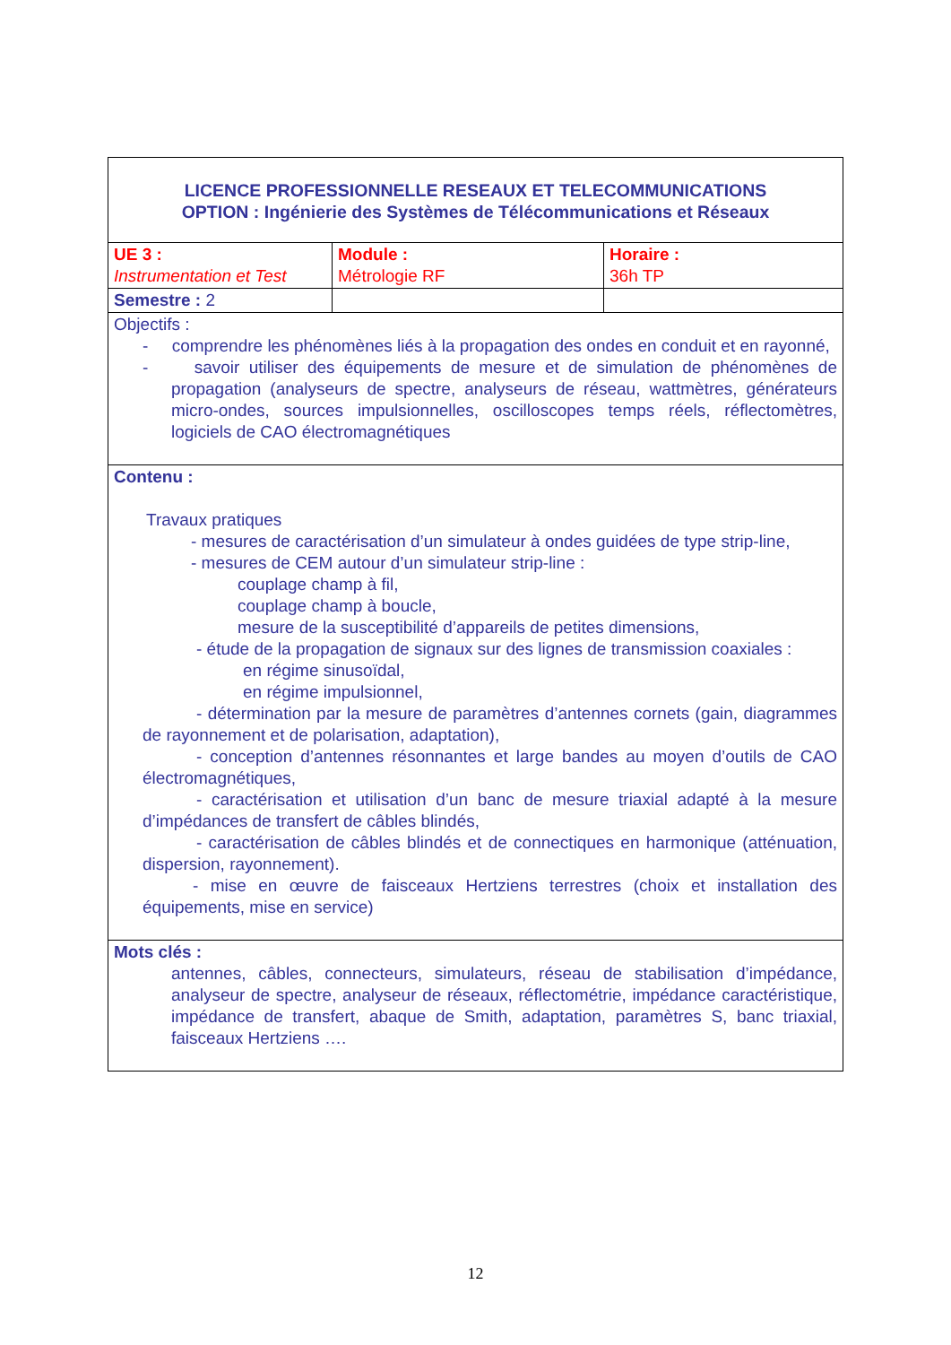| LICENCE PROFESSIONNELLE RESEAUX ET TELECOMMUNICATIONS OPTION : Ingénierie des Systèmes de Télécommunications et Réseaux | | |
| UE 3 : Instrumentation et Test | Module : Métrologie RF | Horaire : 36h TP |
| Semestre : 2 | | |
| Objectifs : - comprendre les phénomènes liés à la propagation des ondes en conduit et en rayonné, - savoir utiliser des équipements de mesure et de simulation de phénomènes de propagation (analyseurs de spectre, analyseurs de réseau, wattmètres, générateurs micro-ondes, sources impulsionnelles, oscilloscopes temps réels, réflectomètres, logiciels de CAO électromagnétiques | | |
| Contenu : Travaux pratiques - mesures de caractérisation d’un simulateur à ondes guidées de type strip-line, - mesures de CEM autour d’un simulateur strip-line : couplage champ à fil, couplage champ à boucle, mesure de la susceptibilité d’appareils de petites dimensions, - étude de la propagation de signaux sur des lignes de transmission coaxiales : en régime sinusoïdal, en régime impulsionnel, - détermination par la mesure de paramètres d’antennes cornets (gain, diagrammes de rayonnement et de polarisation, adaptation), - conception d’antennes résonnantes et large bandes au moyen d’outils de CAO électromagnétiques, - caractérisation et utilisation d’un banc de mesure triaxial adapté à la mesure d’impédances de transfert de câbles blindés, - caractérisation de câbles blindés et de connectiques en harmonique (atténuation, dispersion, rayonnement). - mise en œuvre de faisceaux Hertziens terrestres (choix et installation des équipements, mise en service) | | |
| Mots clés : antennes, câbles, connecteurs, simulateurs, réseau de stabilisation d’impédance, analyseur de spectre, analyseur de réseaux, réflectométrie, impédance caractéristique, impédance de transfert, abaque de Smith, adaptation, paramètres S, banc triaxial, faisceaux Hertziens …. | | |
12